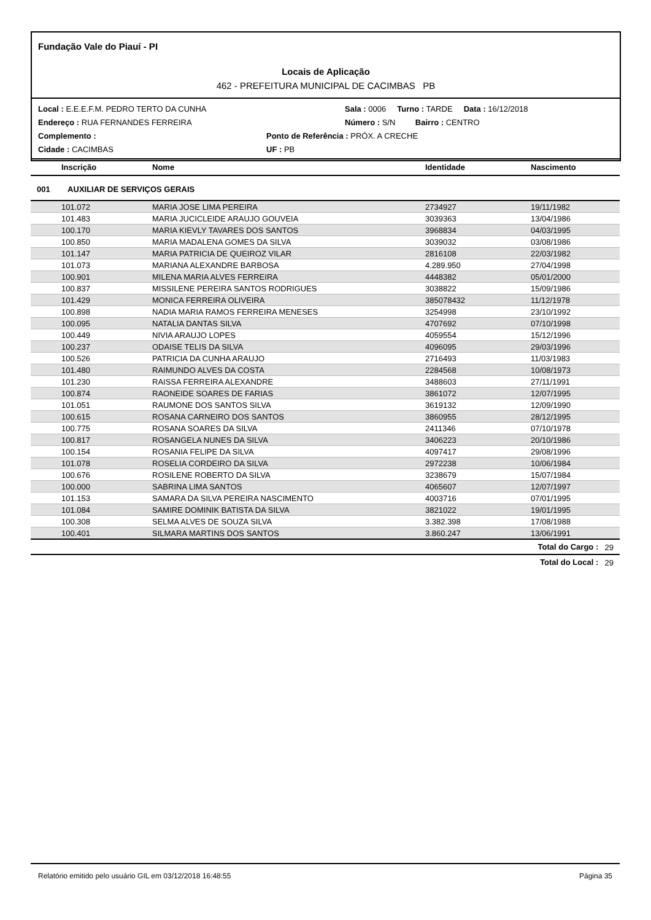Fundação Vale do Piauí - PI
Locais de Aplicação
462 - PREFEITURA MUNICIPAL DE CACIMBAS PB
Local : E.E.E.F.M. PEDRO TERTO DA CUNHA Sala : 0006 Turno : TARDE Data : 16/12/2018
Endereço : RUA FERNANDES FERREIRA Número : S/N Bairro : CENTRO
Complemento : Ponto de Referência : PRÓX. A CRECHE
Cidade : CACIMBAS UF : PB
| Inscrição | Nome | Identidade | Nascimento | |
| --- | --- | --- | --- | --- |
| 001 AUXILIAR DE SERVIÇOS GERAIS | | | | |
| 101.072 | MARIA JOSE LIMA PEREIRA | 2734927 | 19/11/1982 | |
| 101.483 | MARIA JUCICLEIDE ARAUJO GOUVEIA | 3039363 | 13/04/1986 | |
| 100.170 | MARIA KIEVLY TAVARES DOS SANTOS | 3968834 | 04/03/1995 | |
| 100.850 | MARIA MADALENA GOMES DA SILVA | 3039032 | 03/08/1986 | |
| 101.147 | MARIA PATRICIA DE QUEIROZ VILAR | 2816108 | 22/03/1982 | |
| 101.073 | MARIANA ALEXANDRE BARBOSA | 4.289.950 | 27/04/1998 | |
| 100.901 | MILENA MARIA ALVES FERREIRA | 4448382 | 05/01/2000 | |
| 100.837 | MISSILENE PEREIRA SANTOS RODRIGUES | 3038822 | 15/09/1986 | |
| 101.429 | MONICA FERREIRA OLIVEIRA | 385078432 | 11/12/1978 | |
| 100.898 | NADIA MARIA RAMOS FERREIRA MENESES | 3254998 | 23/10/1992 | |
| 100.095 | NATALIA DANTAS SILVA | 4707692 | 07/10/1998 | |
| 100.449 | NIVIA ARAUJO LOPES | 4059554 | 15/12/1996 | |
| 100.237 | ODAISE TELIS DA SILVA | 4096095 | 29/03/1996 | |
| 100.526 | PATRICIA DA CUNHA ARAUJO | 2716493 | 11/03/1983 | |
| 101.480 | RAIMUNDO ALVES DA COSTA | 2284568 | 10/08/1973 | |
| 101.230 | RAISSA FERREIRA ALEXANDRE | 3488603 | 27/11/1991 | |
| 100.874 | RAONEIDE SOARES DE FARIAS | 3861072 | 12/07/1995 | |
| 101.051 | RAUMONE DOS SANTOS SILVA | 3619132 | 12/09/1990 | |
| 100.615 | ROSANA CARNEIRO DOS SANTOS | 3860955 | 28/12/1995 | |
| 100.775 | ROSANA SOARES DA SILVA | 2411346 | 07/10/1978 | |
| 100.817 | ROSANGELA NUNES DA SILVA | 3406223 | 20/10/1986 | |
| 100.154 | ROSANIA FELIPE DA SILVA | 4097417 | 29/08/1996 | |
| 101.078 | ROSELIA CORDEIRO DA SILVA | 2972238 | 10/06/1984 | |
| 100.676 | ROSILENE ROBERTO DA SILVA | 3238679 | 15/07/1984 | |
| 100.000 | SABRINA LIMA SANTOS | 4065607 | 12/07/1997 | |
| 101.153 | SAMARA DA SILVA PEREIRA NASCIMENTO | 4003716 | 07/01/1995 | |
| 101.084 | SAMIRE DOMINIK BATISTA DA SILVA | 3821022 | 19/01/1995 | |
| 100.308 | SELMA ALVES DE SOUZA SILVA | 3.382.398 | 17/08/1988 | |
| 100.401 | SILMARA MARTINS DOS SANTOS | 3.860.247 | 13/06/1991 | |
| | | | Total do Cargo : | 29 |
| | | | Total do Local : | 29 |
Relatório emitido pelo usuário GIL em 03/12/2018 16:48:55 Página 35